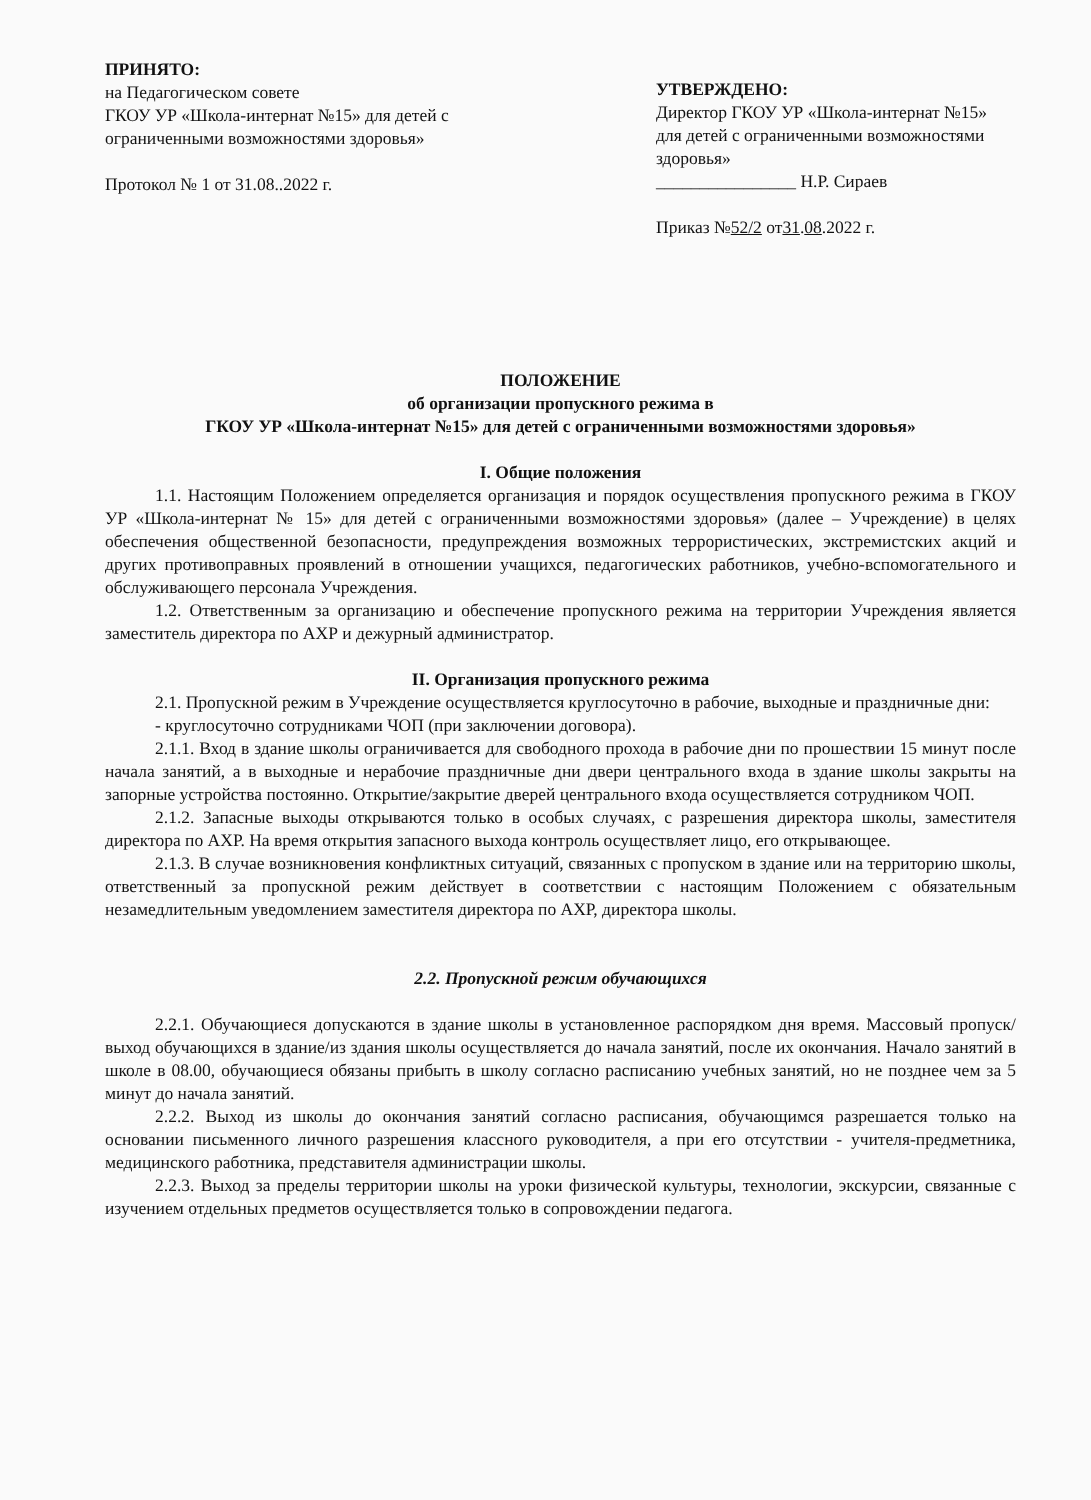ПРИНЯТО:
на Педагогическом совете
ГКОУ УР «Школа-интернат №15» для детей с ограниченными возможностями здоровья»
Протокол № 1 от 31.08..2022 г.
УТВЕРЖДЕНО:
Директор ГКОУ УР «Школа-интернат №15» для детей с ограниченными возможностями здоровья»
________________ Н.Р. Сираев
Приказ №52/2 от31.08.2022 г.
ПОЛОЖЕНИЕ
об организации пропускного режима в
ГКОУ УР «Школа-интернат №15» для детей с ограниченными возможностями здоровья»
I. Общие положения
1.1. Настоящим Положением определяется организация и порядок осуществления пропускного режима в ГКОУ УР «Школа-интернат № 15» для детей с ограниченными возможностями здоровья» (далее – Учреждение) в целях обеспечения общественной безопасности, предупреждения возможных террористических, экстремистских акций и других противоправных проявлений в отношении учащихся, педагогических работников, учебно-вспомогательного и обслуживающего персонала Учреждения.
1.2. Ответственным за организацию и обеспечение пропускного режима на территории Учреждения является заместитель директора по АХР и дежурный администратор.
II. Организация пропускного режима
2.1. Пропускной режим в Учреждение осуществляется круглосуточно в рабочие, выходные и праздничные дни:
- круглосуточно сотрудниками ЧОП (при заключении договора).
2.1.1. Вход в здание школы ограничивается для свободного прохода в рабочие дни по прошествии 15 минут после начала занятий, а в выходные и нерабочие праздничные дни двери центрального входа в здание школы закрыты на запорные устройства постоянно. Открытие/закрытие дверей центрального входа осуществляется сотрудником ЧОП.
2.1.2. Запасные выходы открываются только в особых случаях, с разрешения директора школы, заместителя директора по АХР. На время открытия запасного выхода контроль осуществляет лицо, его открывающее.
2.1.3. В случае возникновения конфликтных ситуаций, связанных с пропуском в здание или на территорию школы, ответственный за пропускной режим действует в соответствии с настоящим Положением с обязательным незамедлительным уведомлением заместителя директора по АХР, директора школы.
2.2. Пропускной режим обучающихся
2.2.1. Обучающиеся допускаются в здание школы в установленное распорядком дня время. Массовый пропуск/выход обучающихся в здание/из здания школы осуществляется до начала занятий, после их окончания. Начало занятий в школе в 08.00, обучающиеся обязаны прибыть в школу согласно расписанию учебных занятий, но не позднее чем за 5 минут до начала занятий.
2.2.2. Выход из школы до окончания занятий согласно расписания, обучающимся разрешается только на основании письменного личного разрешения классного руководителя, а при его отсутствии - учителя-предметника, медицинского работника, представителя администрации школы.
2.2.3. Выход за пределы территории школы на уроки физической культуры, технологии, экскурсии, связанные с изучением отдельных предметов осуществляется только в сопровождении педагога.